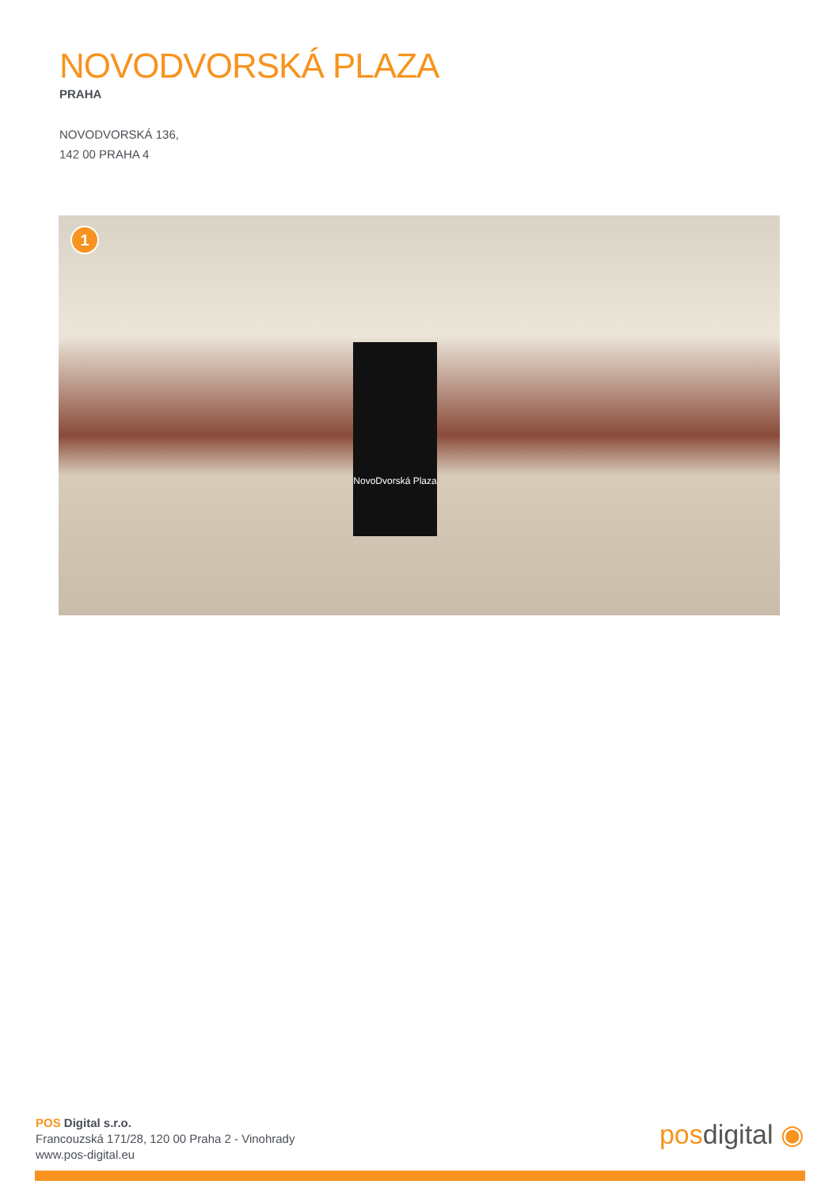NOVODVORSKÁ PLAZA
PRAHA
NOVODVORSKÁ 136,
142 00 PRAHA 4
1
NovoDvorská Plaza
POS Digital s.r.o.
Francouzská 171/28, 120 00 Praha 2 - Vinohrady
www.pos-digital.eu
posdigital ◉